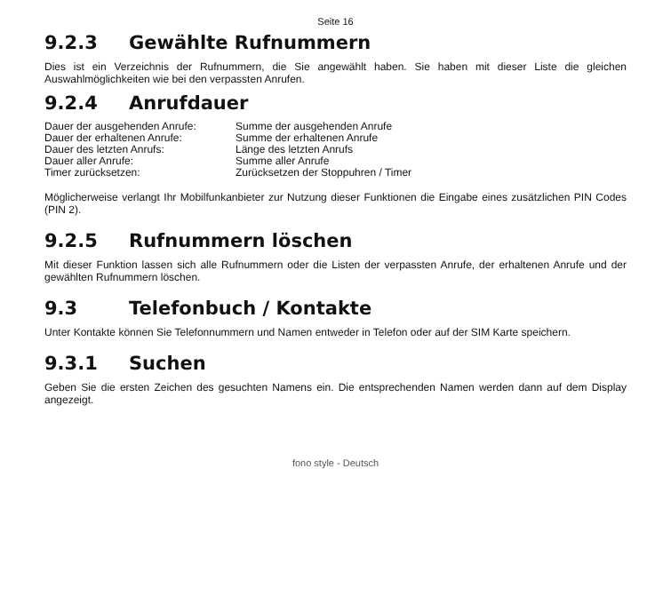Seite 16
9.2.3 Gewählte Rufnummern
Dies ist ein Verzeichnis der Rufnummern, die Sie angewählt haben. Sie haben mit dieser Liste die gleichen Auswahlmöglichkeiten wie bei den verpassten Anrufen.
9.2.4 Anrufdauer
| Dauer der ausgehenden Anrufe: | Summe der ausgehenden Anrufe |
| Dauer der erhaltenen Anrufe: | Summe der erhaltenen Anrufe |
| Dauer des letzten Anrufs: | Länge des letzten Anrufs |
| Dauer aller Anrufe: | Summe aller Anrufe |
| Timer zurücksetzen: | Zurücksetzen der Stoppuhren / Timer |
Möglicherweise verlangt Ihr Mobilfunkanbieter zur Nutzung dieser Funktionen die Eingabe eines zusätzlichen PIN Codes (PIN 2).
9.2.5 Rufnummern löschen
Mit dieser Funktion lassen sich alle Rufnummern oder die Listen der verpassten Anrufe, der erhaltenen Anrufe und der gewählten Rufnummern löschen.
9.3 Telefonbuch / Kontakte
Unter Kontakte können Sie Telefonnummern und Namen entweder in Telefon oder auf der SIM Karte speichern.
9.3.1 Suchen
Geben Sie die ersten Zeichen des gesuchten Namens ein. Die entsprechenden Namen werden dann auf dem Display angezeigt.
fono style - Deutsch